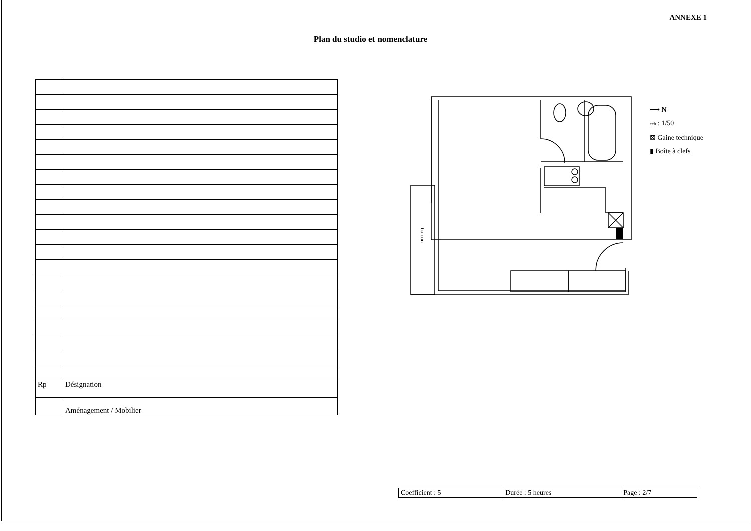ANNEXE 1
Plan du studio et nomenclature
| Rp | Désignation |
| | Aménagement / Mobilier |
balcon
⟶ N
ech : 1/50
⊠ Gaine technique
▮ Boîte à clefs
| Coefficient : 5 | Durée : 5 heures | Page : 2/7 |